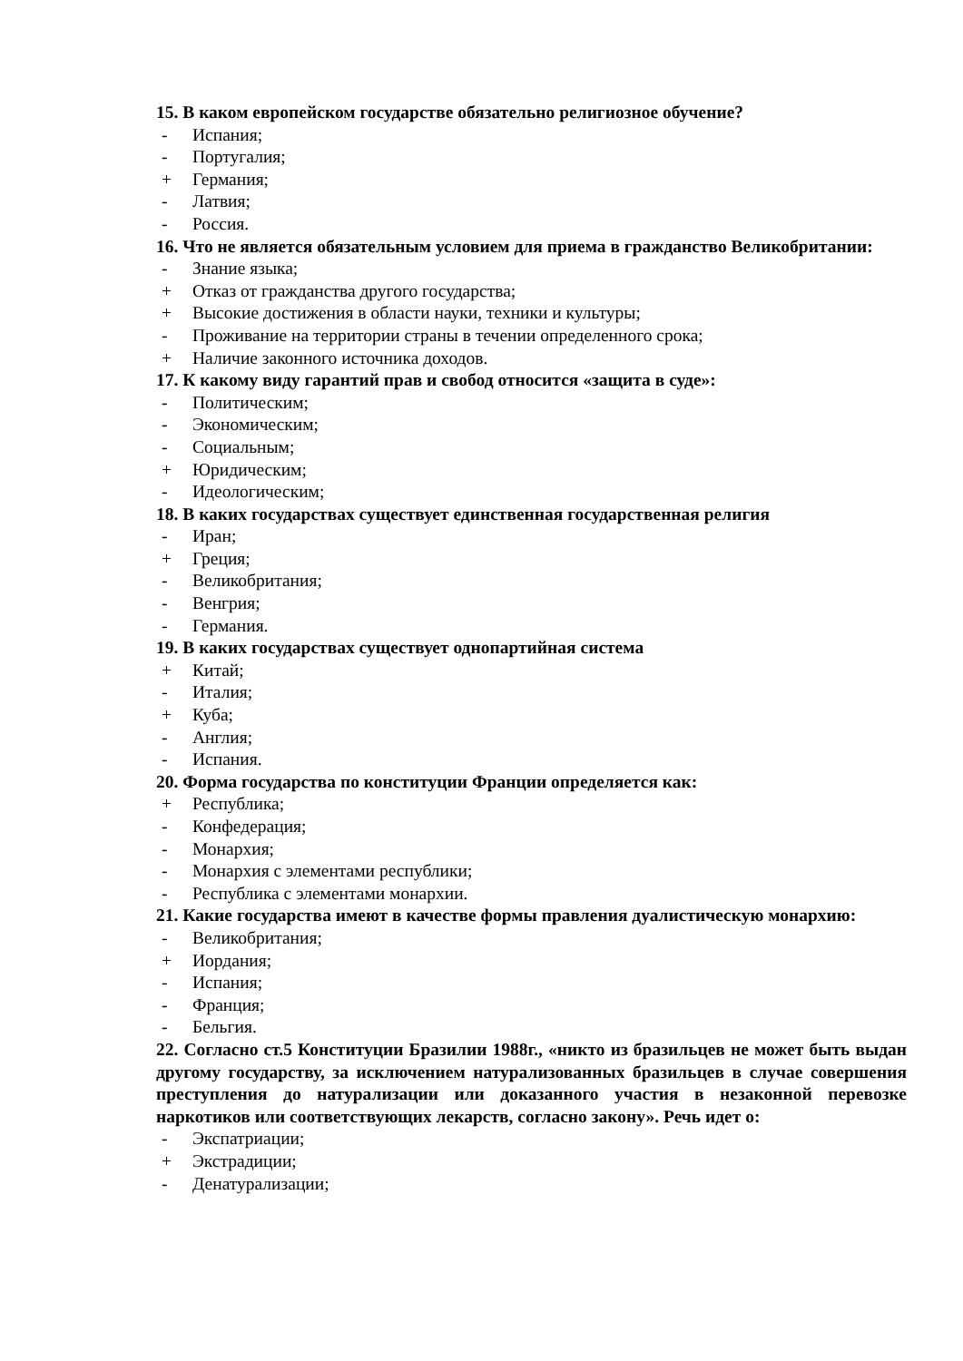15. В каком европейском государстве обязательно религиозное обучение?
- Испания;
- Португалия;
+ Германия;
- Латвия;
- Россия.
16. Что не является обязательным условием для приема в гражданство Великобритании:
- Знание языка;
+ Отказ от гражданства другого государства;
+ Высокие достижения в области науки, техники и культуры;
- Проживание на территории страны в течении определенного срока;
+ Наличие законного источника доходов.
17. К какому виду гарантий прав и свобод относится «защита в суде»:
- Политическим;
- Экономическим;
- Социальным;
+ Юридическим;
- Идеологическим;
18. В каких государствах существует единственная государственная религия
- Иран;
+ Греция;
- Великобритания;
- Венгрия;
- Германия.
19. В каких государствах существует однопартийная система
+ Китай;
- Италия;
+ Куба;
- Англия;
- Испания.
20. Форма государства по конституции Франции определяется как:
+ Республика;
- Конфедерация;
- Монархия;
- Монархия с элементами республики;
- Республика с элементами монархии.
21. Какие государства имеют в качестве формы правления дуалистическую монархию:
- Великобритания;
+ Иордания;
- Испания;
- Франция;
- Бельгия.
22. Согласно ст.5 Конституции Бразилии 1988г., «никто из бразильцев не может быть выдан другому государству, за исключением натурализованных бразильцев в случае совершения преступления до натурализации или доказанного участия в незаконной перевозке наркотиков или соответствующих лекарств, согласно закону». Речь идет о:
- Экспатриации;
+ Экстрадиции;
- Денатурализации;